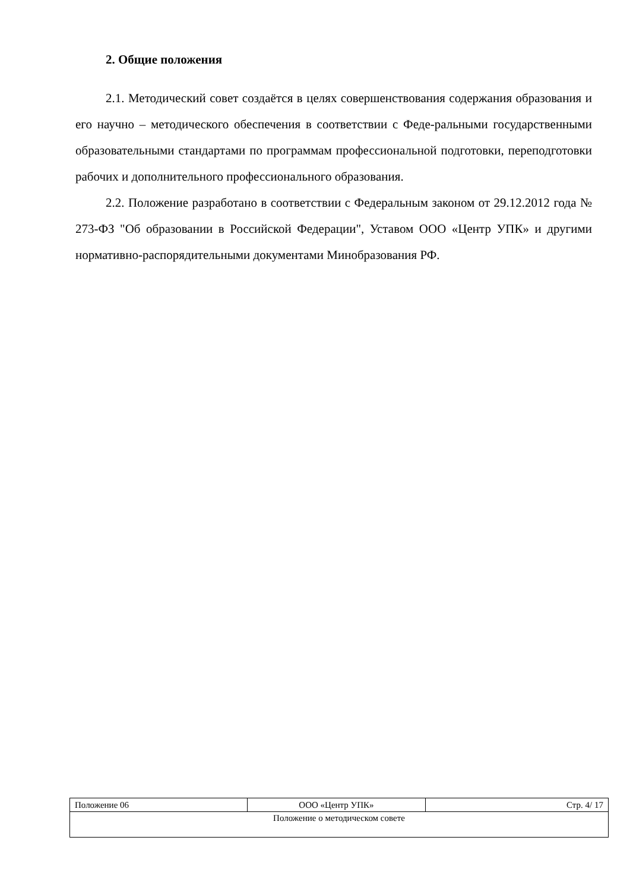2. Общие положения
2.1. Методический совет создаётся в целях совершенствования содержания образования и его научно – методического обеспечения в соответствии с Феде-ральными государственными образовательными стандартами по программам профессиональной подготовки, переподготовки рабочих и дополнительного профессионального образования.
2.2. Положение разработано в соответствии с Федеральным законом от 29.12.2012 года № 273-ФЗ "Об образовании в Российской Федерации", Уставом ООО «Центр УПК» и другими нормативно-распорядительными документами Минобразования РФ.
| Положение 06 | ООО «Центр УПК» | Стр. 4/ 17 |
| Положение о методическом совете | | |